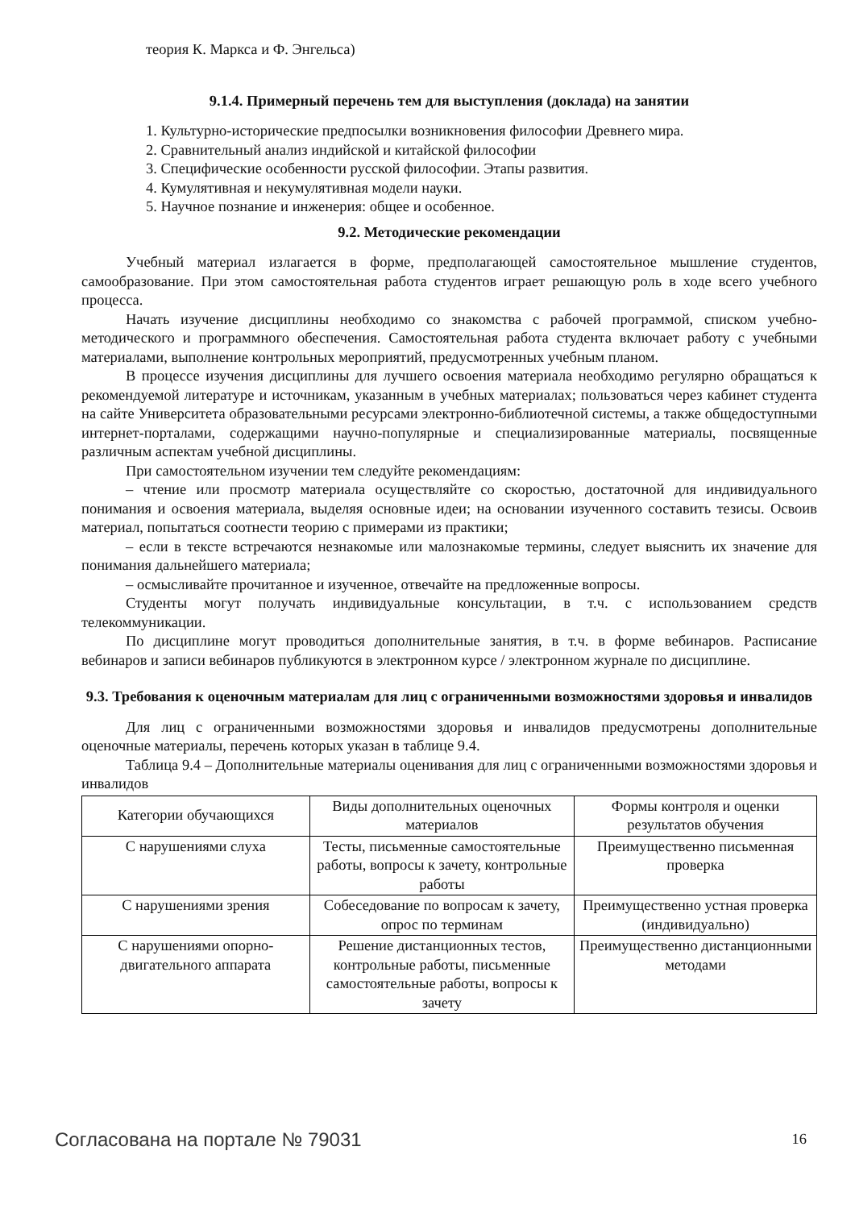теория К. Маркса и Ф. Энгельса)
9.1.4. Примерный перечень тем для выступления (доклада) на занятии
1. Культурно-исторические предпосылки возникновения философии Древнего мира.
2. Сравнительный анализ индийской и китайской философии
3. Специфические особенности русской философии. Этапы развития.
4. Кумулятивная и некумулятивная модели науки.
5. Научное познание и инженерия: общее и особенное.
9.2. Методические рекомендации
Учебный материал излагается в форме, предполагающей самостоятельное мышление студентов, самообразование. При этом самостоятельная работа студентов играет решающую роль в ходе всего учебного процесса.
Начать изучение дисциплины необходимо со знакомства с рабочей программой, списком учебно-методического и программного обеспечения. Самостоятельная работа студента включает работу с учебными материалами, выполнение контрольных мероприятий, предусмотренных учебным планом.
В процессе изучения дисциплины для лучшего освоения материала необходимо регулярно обращаться к рекомендуемой литературе и источникам, указанным в учебных материалах; пользоваться через кабинет студента на сайте Университета образовательными ресурсами электронно-библиотечной системы, а также общедоступными интернет-порталами, содержащими научно-популярные и специализированные материалы, посвященные различным аспектам учебной дисциплины.
При самостоятельном изучении тем следуйте рекомендациям:
– чтение или просмотр материала осуществляйте со скоростью, достаточной для индивидуального понимания и освоения материала, выделяя основные идеи; на основании изученного составить тезисы. Освоив материал, попытаться соотнести теорию с примерами из практики;
– если в тексте встречаются незнакомые или малознакомые термины, следует выяснить их значение для понимания дальнейшего материала;
– осмысливайте прочитанное и изученное, отвечайте на предложенные вопросы.
Студенты могут получать индивидуальные консультации, в т.ч. с использованием средств телекоммуникации.
По дисциплине могут проводиться дополнительные занятия, в т.ч. в форме вебинаров. Расписание вебинаров и записи вебинаров публикуются в электронном курсе / электронном журнале по дисциплине.
9.3. Требования к оценочным материалам для лиц с ограниченными возможностями здоровья и инвалидов
Для лиц с ограниченными возможностями здоровья и инвалидов предусмотрены дополнительные оценочные материалы, перечень которых указан в таблице 9.4.
Таблица 9.4 – Дополнительные материалы оценивания для лиц с ограниченными возможностями здоровья и инвалидов
| Категории обучающихся | Виды дополнительных оценочных материалов | Формы контроля и оценки результатов обучения |
| --- | --- | --- |
| С нарушениями слуха | Тесты, письменные самостоятельные работы, вопросы к зачету, контрольные работы | Преимущественно письменная проверка |
| С нарушениями зрения | Собеседование по вопросам к зачету, опрос по терминам | Преимущественно устная проверка (индивидуально) |
| С нарушениями опорно-двигательного аппарата | Решение дистанционных тестов, контрольные работы, письменные самостоятельные работы, вопросы к зачету | Преимущественно дистанционными методами |
Согласована на портале № 79031 16